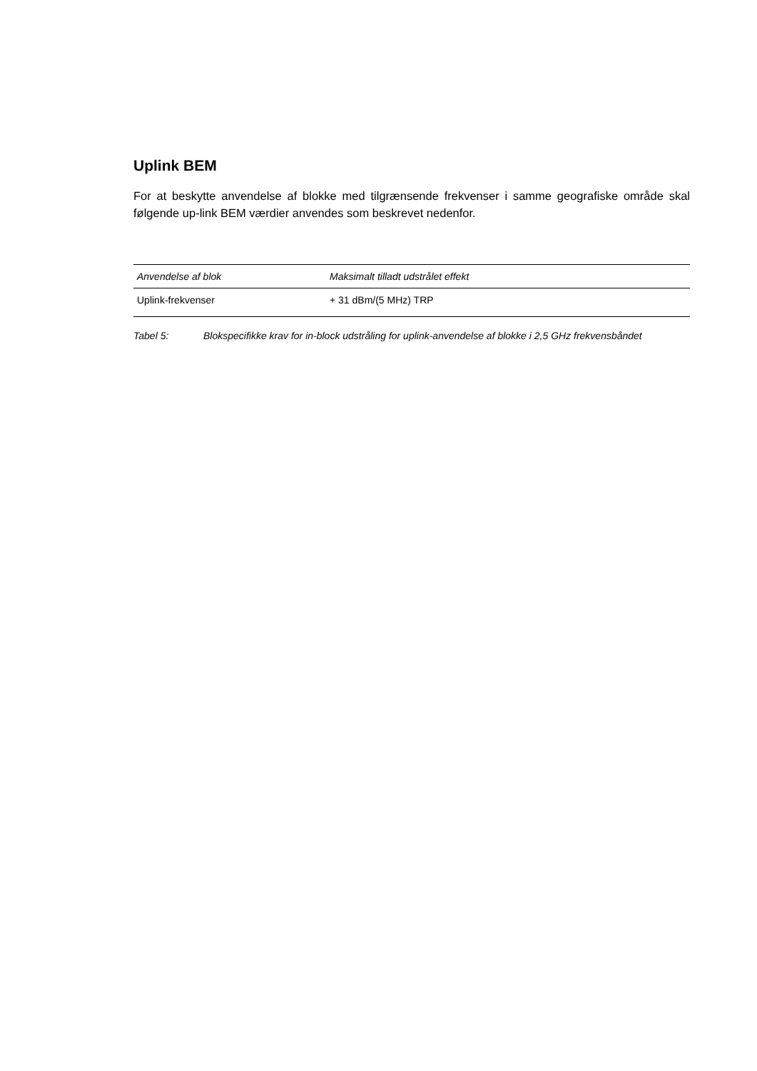Uplink BEM
For at beskytte anvendelse af blokke med tilgrænsende frekvenser i samme geografiske område skal følgende up-link BEM værdier anvendes som beskrevet nedenfor.
| Anvendelse af blok | Maksimalt tilladt udstrålet effekt |
| --- | --- |
| Uplink-frekvenser | + 31 dBm/(5 MHz) TRP |
Tabel 5: Blokspecifikke krav for in-block udstråling for uplink-anvendelse af blokke i 2,5 GHz frekvensbåndet